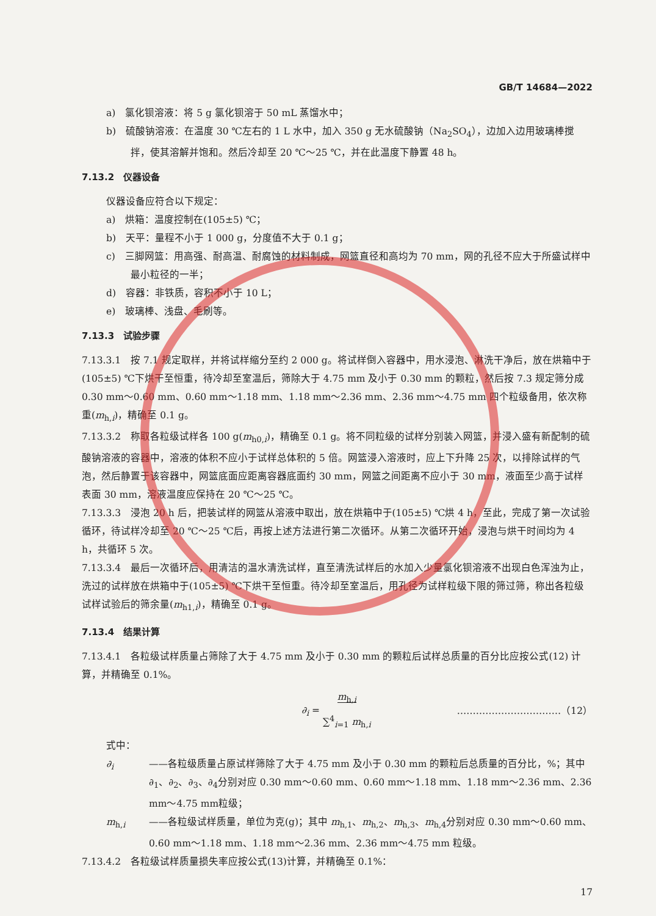GB/T 14684—2022
a)　氯化钡溶液：将 5 g 氯化钡溶于 50 mL 蒸馏水中；
b)　硫酸钠溶液：在温度 30 ℃左右的 1 L 水中，加入 350 g 无水硫酸钠（Na<sub>2</sub>SO<sub>4</sub>），边加入边用玻璃棒搅拌，使其溶解并饱和。然后冷却至 20 ℃～25 ℃，并在此温度下静置 48 h。
7.13.2　仪器设备
仪器设备应符合以下规定：
a)　烘箱：温度控制在(105±5) ℃；
b)　天平：量程不小于 1 000 g，分度值不大于 0.1 g；
c)　三脚网篮：用高强、耐高温、耐腐蚀的材料制成，网篮直径和高均为 70 mm，网的孔径不应大于所盛试样中最小粒径的一半；
d)　容器：非铁质，容积不小于 10 L；
e)　玻璃棒、浅盘、毛刷等。
7.13.3　试验步骤
7.13.3.1　按 7.1 规定取样，并将试样缩分至约 2 000 g。将试样倒入容器中，用水浸泡、淋洗干净后，放在烘箱中于(105±5) ℃下烘干至恒重，待冷却至室温后，筛除大于 4.75 mm 及小于 0.30 mm 的颗粒，然后按 7.3 规定筛分成 0.30 mm～0.60 mm、0.60 mm～1.18 mm、1.18 mm～2.36 mm、2.36 mm～4.75 mm 四个粒级备用，依次称重(m<sub>h,i</sub>)，精确至 0.1 g。
7.13.3.2　称取各粒级试样各 100 g(m<sub>h0,i</sub>)，精确至 0.1 g。将不同粒级的试样分别装入网篮，并浸入盛有新配制的硫酸钠溶液的容器中，溶液的体积不应小于试样总体积的 5 倍。网篮浸入溶液时，应上下升降 25 次，以排除试样的气泡，然后静置于该容器中，网篮底面应距离容器底面约 30 mm，网篮之间距离不应小于 30 mm，液面至少高于试样表面 30 mm，溶液温度应保持在 20 ℃～25 ℃。
7.13.3.3　浸泡 20 h 后，把装试样的网篮从溶液中取出，放在烘箱中于(105±5) ℃烘 4 h，至此，完成了第一次试验循环，待试样冷却至 20 ℃～25 ℃后，再按上述方法进行第二次循环。从第二次循环开始，浸泡与烘干时间均为 4 h，共循环 5 次。
7.13.3.4　最后一次循环后，用清洁的温水清洗试样，直至清洗试样后的水加入少量氯化钡溶液不出现白色浑浊为止，洗过的试样放在烘箱中于(105±5) ℃下烘干至恒重。待冷却至室温后，用孔径为试样粒级下限的筛过筛，称出各粒级试样试验后的筛余量(m<sub>h1,i</sub>)，精确至 0.1 g。
7.13.4　结果计算
7.13.4.1　各粒级试样质量占筛除了大于 4.75 mm 及小于 0.30 mm 的颗粒后试样总质量的百分比应按公式(12) 计算，并精确至 0.1%。
∂<sub>i</sub> = m<sub>h,i</sub>
∑<sup>4</sup><sub>i=1</sub> m<sub>h,i</sub> ……………………………（12）
式中：
∂<sub>i</sub> ——各粒级质量占原试样筛除了大于 4.75 mm 及小于 0.30 mm 的颗粒后总质量的百分比，%；其中∂<sub>1</sub>、∂<sub>2</sub>、∂<sub>3</sub>、∂<sub>4</sub>分别对应 0.30 mm～0.60 mm、0.60 mm～1.18 mm、1.18 mm～2.36 mm、2.36 mm～4.75 mm粒级；
m<sub>h,i</sub> ——各粒级试样质量，单位为克(g)；其中 m<sub>h,1</sub>、m<sub>h,2</sub>、m<sub>h,3</sub>、m<sub>h,4</sub>分别对应 0.30 mm～0.60 mm、0.60 mm～1.18 mm、1.18 mm～2.36 mm、2.36 mm～4.75 mm 粒级。
7.13.4.2　各粒级试样质量损失率应按公式(13)计算，并精确至 0.1%：
17